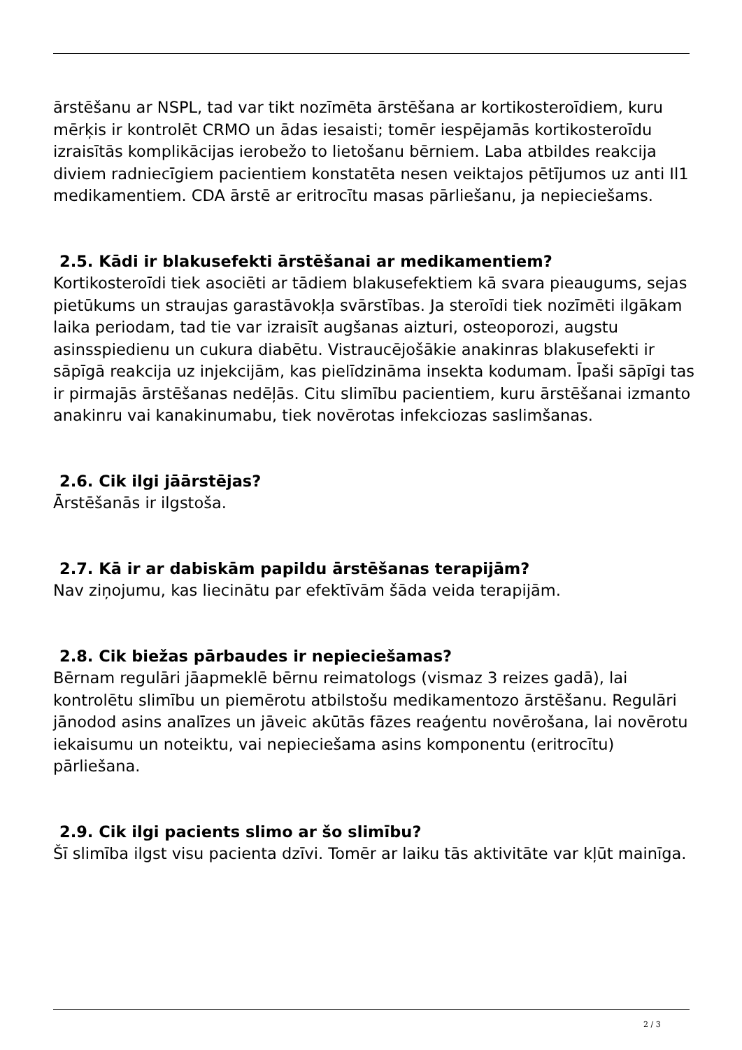ārstēšanu ar NSPL, tad var tikt nozīmēta ārstēšana ar kortikosteroīdiem, kuru mērķis ir kontrolēt CRMO un ādas iesaisti; tomēr iespējamās kortikosteroīdu izraisītās komplikācijas ierobežo to lietošanu bērniem. Laba atbildes reakcija diviem radniecīgiem pacientiem konstatēta nesen veiktajos pētījumos uz anti Il1 medikamentiem. CDA ārstē ar eritrocītu masas pārliešanu, ja nepieciešams.
2.5. Kādi ir blakusefekti ārstēšanai ar medikamentiem?
Kortikosteroīdi tiek asociēti ar tādiem blakusefektiem kā svara pieaugums, sejas pietūkums un straujas garastāvokļa svārstības. Ja steroīdi tiek nozīmēti ilgākam laika periodam, tad tie var izraisīt augšanas aizturi, osteoporozi, augstu asinsspiedienu un cukura diabētu. Vistraucējošākie anakinras blakusefekti ir sāpīgā reakcija uz injekcijām, kas pielīdzināma insekta kodumam. Īpaši sāpīgi tas ir pirmajās ārstēšanas nedēļās. Citu slimību pacientiem, kuru ārstēšanai izmanto anakinru vai kanakinumabu, tiek novērotas infekciozas saslimšanas.
2.6. Cik ilgi jāārstējas?
Ārstēšanās ir ilgstoša.
2.7. Kā ir ar dabiskām papildu ārstēšanas terapijām?
Nav ziņojumu, kas liecinātu par efektīvām šāda veida terapijām.
2.8. Cik biežas pārbaudes ir nepieciešamas?
Bērnam regulāri jāapmeklē bērnu reimatologs (vismaz 3 reizes gadā), lai kontrolētu slimību un piemērotu atbilstošu medikamentozo ārstēšanu. Regulāri jānodod asins analīzes un jāveic akūtās fāzes reaģentu novērošana, lai novērotu iekaisumu un noteiktu, vai nepieciešama asins komponentu (eritrocītu) pārliešana.
2.9. Cik ilgi pacients slimo ar šo slimību?
Šī slimība ilgst visu pacienta dzīvi. Tomēr ar laiku tās aktivitāte var kļūt mainīga.
2 / 3